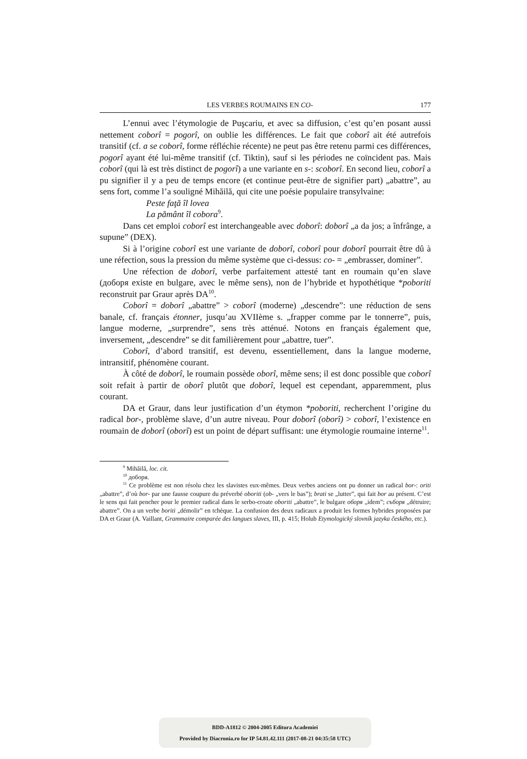LES VERBES ROUMAINS EN CO- 177
L’ennui avec l’étymologie de Puşcariu, et avec sa diffusion, c’est qu’en posant aussi nettement coborî = pogorî, on oublie les différences. Le fait que coborî ait été autrefois transitif (cf. a se coborî, forme réfléchie récente) ne peut pas être retenu parmi ces différences, pogorî ayant été lui-même transitif (cf. Tiktin), sauf si les périodes ne coïncident pas. Mais coborî (qui là est très distinct de pogorî) a une variante en s-: scoborî. En second lieu, coborî a pu signifier il y a peu de temps encore (et continue peut-être de signifier part) „abattre”, au sens fort, comme l’a souligné Mihăilă, qui cite une poésie populaire transylvaine:
Peste faţă îl lovea
La pământ îl cobora<sup>9</sup>.
Dans cet emploi coborî est interchangeable avec doborî: doborî „a da jos; a înfrânge, a supune” (DEX).
Si à l’origine coborî est une variante de doborî, coborî pour doborî pourrait être dû à une réfection, sous la pression du même système que ci-dessus: co- = „embrasser, dominer”.
Une réfection de doborî, verbe parfaitement attesté tant en roumain qu’en slave (доборя existe en bulgare, avec le même sens), non de l’hybride et hypothétique *poboriti reconstruit par Graur après DA<sup>10</sup>.
Coborî = doborî „abattre” > coborî (moderne) „descendre”: une réduction de sens banale, cf. français étonner, jusqu’au XVIIème s. „frapper comme par le tonnerre”, puis, langue moderne, „surprendre”, sens très atténué. Notons en français également que, inversement, „descendre” se dit familièrement pour „abattre, tuer”.
Coborî, d’abord transitif, est devenu, essentiellement, dans la langue moderne, intransitif, phénomène courant.
À côté de doborî, le roumain possède oborî, même sens; il est donc possible que coborî soit refait à partir de oborî plutôt que doborî, lequel est cependant, apparemment, plus courant.
DA et Graur, dans leur justification d’un étymon *poboriti, recherchent l’origine du radical bor-, problème slave, d’un autre niveau. Pour doborî (oborî) > coborî, l’existence en roumain de doborî (oborî) est un point de départ suffisant: une étymologie roumaine interne<sup>11</sup>.
<sup>9</sup> Mihăilă, loc. cit.
<sup>10</sup> доборя.
<sup>11</sup> Ce problème est non résolu chez les slavistes eux-mêmes. Deux verbes anciens ont pu donner un radical bor-: oriti „abattre”, d’où bor- par une fausse coupure du préverbé oboriti (ob- „vers le bas”); brati se „lutter”, qui fait bor au présent. C’est le sens qui fait pencher pour le premier radical dans le serbo-croate oboriti „abattre”, le bulgare оборя „idem”; съборя „détruire; abattre”. On a un verbe boriti „démolir” en tchèque. La confusion des deux radicaux a produit les formes hybrides proposées par DA et Graur (A. Vaillant, Grammaire comparée des langues slaves, III, p. 415; Holub Etymologický slovník jazyka českého, etc.).
BDD-A1812 © 2004-2005 Editura Academiei
Provided by Diacronia.ro for IP 54.81.42.111 (2017-08-21 04:35:58 UTC)